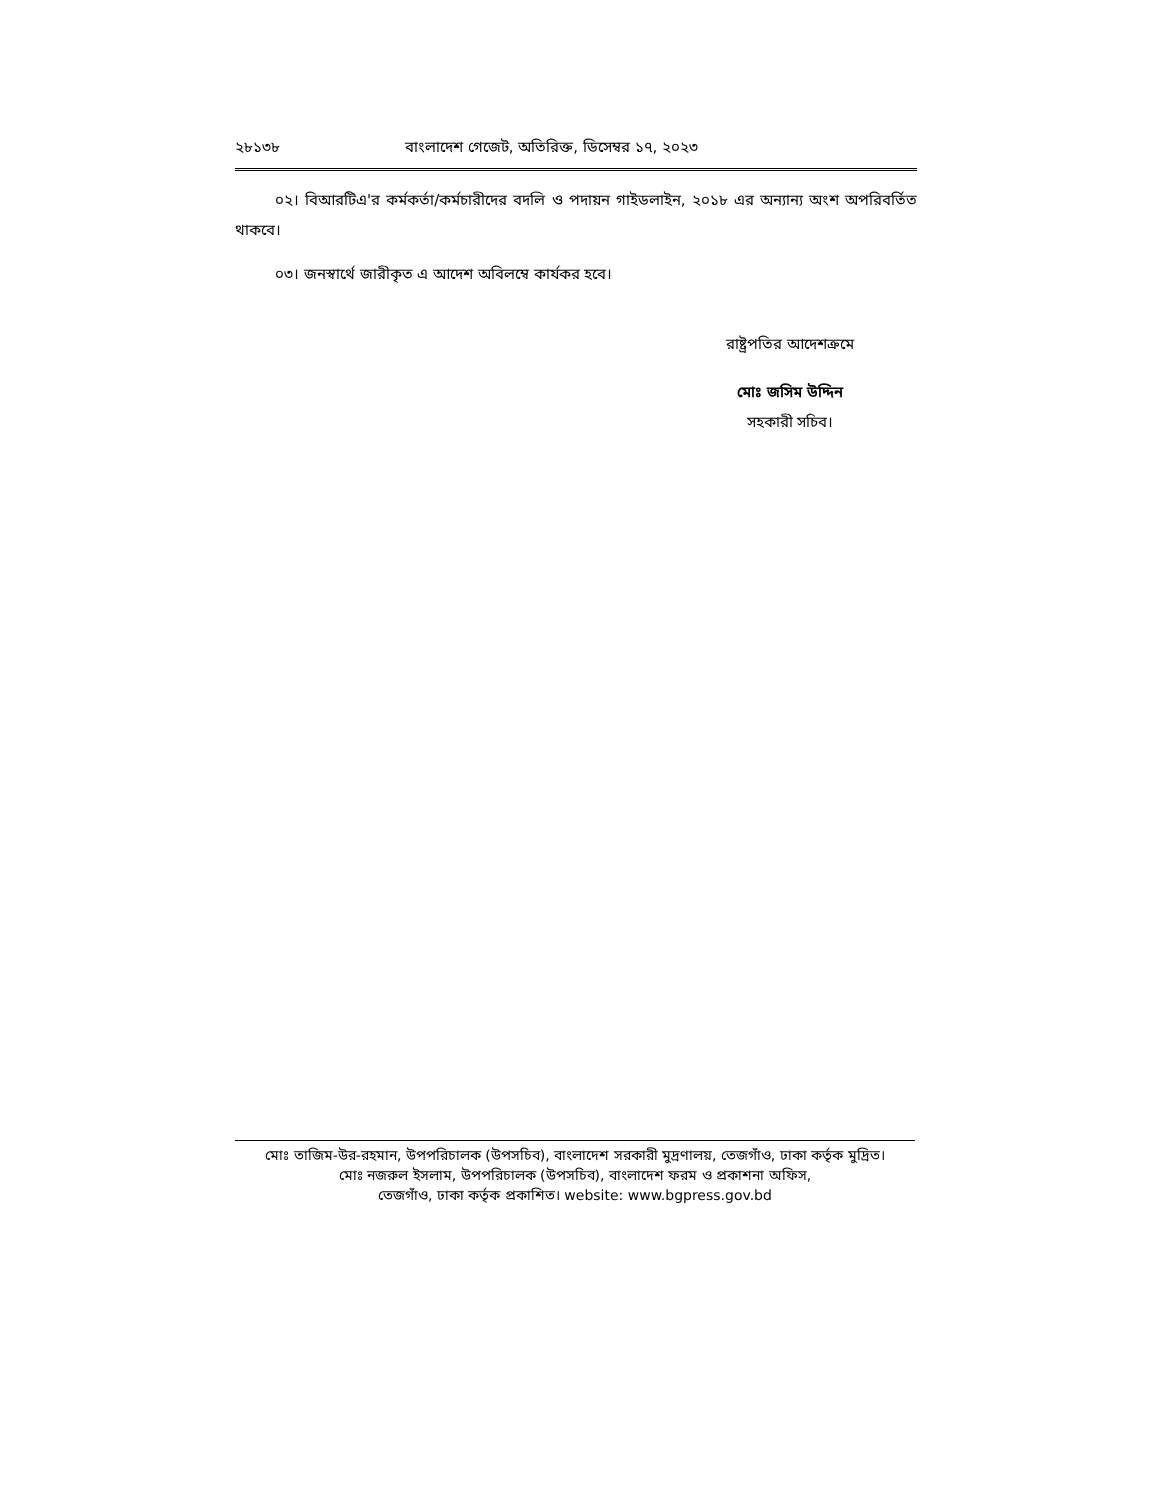২৮১৩৮ বাংলাদেশ গেজেট, অতিরিক্ত, ডিসেম্বর ১৭, ২০২৩
০২। বিআরটিএ'র কর্মকর্তা/কর্মচারীদের বদলি ও পদায়ন গাইডলাইন, ২০১৮ এর অন্যান্য অংশ অপরিবর্তিত থাকবে।
০৩। জনস্বার্থে জারীকৃত এ আদেশ অবিলম্বে কার্যকর হবে।
রাষ্ট্রপতির আদেশক্রমে
মোঃ জসিম উদ্দিন
সহকারী সচিব।
মোঃ তাজিম-উর-রহমান, উপপরিচালক (উপসচিব), বাংলাদেশ সরকারী মুদ্রণালয়, তেজগাঁও, ঢাকা কর্তৃক মুদ্রিত।
মোঃ নজরুল ইসলাম, উপপরিচালক (উপসচিব), বাংলাদেশ ফরম ও প্রকাশনা অফিস,
তেজগাঁও, ঢাকা কর্তৃক প্রকাশিত। website: www.bgpress.gov.bd